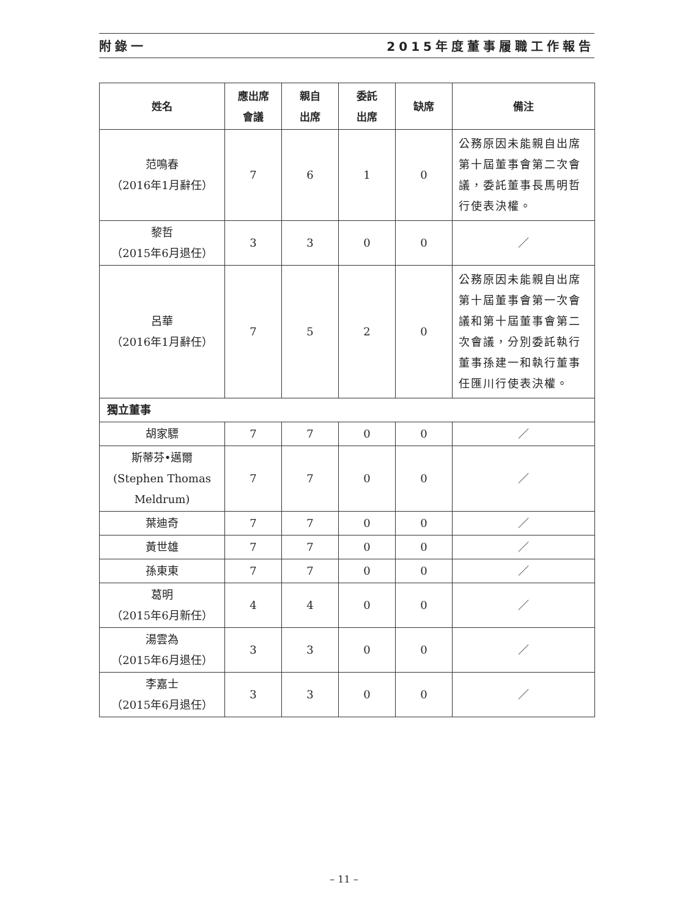附錄一 2015年度董事履職工作報告
| 姓名 | 應出席 會議 | 親自 出席 | 委託 出席 | 缺席 | 備注 |
| --- | --- | --- | --- | --- | --- |
| 范鳴春 （2016年1月辭任） | 7 | 6 | 1 | 0 | 公務原因未能親自出席第十屆董事會第二次會議，委託董事長馬明哲行使表決權。 |
| 黎哲 （2015年6月退任） | 3 | 3 | 0 | 0 | ／ |
| 呂華 （2016年1月辭任） | 7 | 5 | 2 | 0 | 公務原因未能親自出席第十屆董事會第一次會議和第十屆董事會第二次會議，分別委託執行董事孫建一和執行董事任匯川行使表決權。 |
| 獨立董事 | | | | | |
| 胡家驃 | 7 | 7 | 0 | 0 | ／ |
| 斯蒂芬•邁爾 (Stephen Thomas Meldrum) | 7 | 7 | 0 | 0 | ／ |
| 葉迪奇 | 7 | 7 | 0 | 0 | ／ |
| 黃世雄 | 7 | 7 | 0 | 0 | ／ |
| 孫東東 | 7 | 7 | 0 | 0 | ／ |
| 葛明 （2015年6月新任） | 4 | 4 | 0 | 0 | ／ |
| 湯雲為 （2015年6月退任） | 3 | 3 | 0 | 0 | ／ |
| 李嘉士 （2015年6月退任） | 3 | 3 | 0 | 0 | ／ |
– 11 –